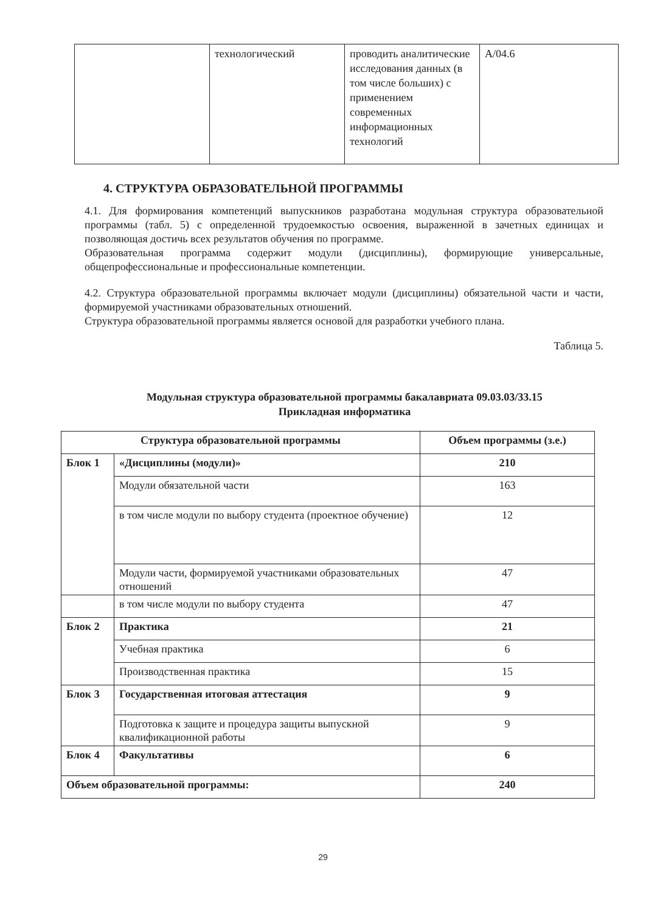| | технологический | проводить аналитические исследования данных (в том числе больших) с применением современных информационных технологий | A/04.6 |
4. СТРУКТУРА ОБРАЗОВАТЕЛЬНОЙ ПРОГРАММЫ
4.1. Для формирования компетенций выпускников разработана модульная структура образовательной программы (табл. 5) с определенной трудоемкостью освоения, выраженной в зачетных единицах и позволяющая достичь всех результатов обучения по программе.
Образовательная программа содержит модули (дисциплины), формирующие универсальные, общепрофессиональные и профессиональные компетенции.
4.2. Структура образовательной программы включает модули (дисциплины) обязательной части и части, формируемой участниками образовательных отношений.
Структура образовательной программы является основой для разработки учебного плана.
Таблица 5.
Модульная структура образовательной программы бакалавриата 09.03.03/33.15
Прикладная информатика
| Структура образовательной программы | | Объем программы (з.е.) |
| --- | --- | --- |
| Блок 1 | «Дисциплины (модули)» | 210 |
| | Модули обязательной части | 163 |
| | в том числе модули по выбору студента (проектное обучение) | 12 |
| | Модули части, формируемой участниками образовательных отношений | 47 |
| | в том числе модули по выбору студента | 47 |
| Блок 2 | Практика | 21 |
| | Учебная практика | 6 |
| | Производственная практика | 15 |
| Блок 3 | Государственная итоговая аттестация | 9 |
| | Подготовка к защите и процедура защиты выпускной квалификационной работы | 9 |
| Блок 4 | Факультативы | 6 |
| Объем образовательной программы: | | 240 |
29